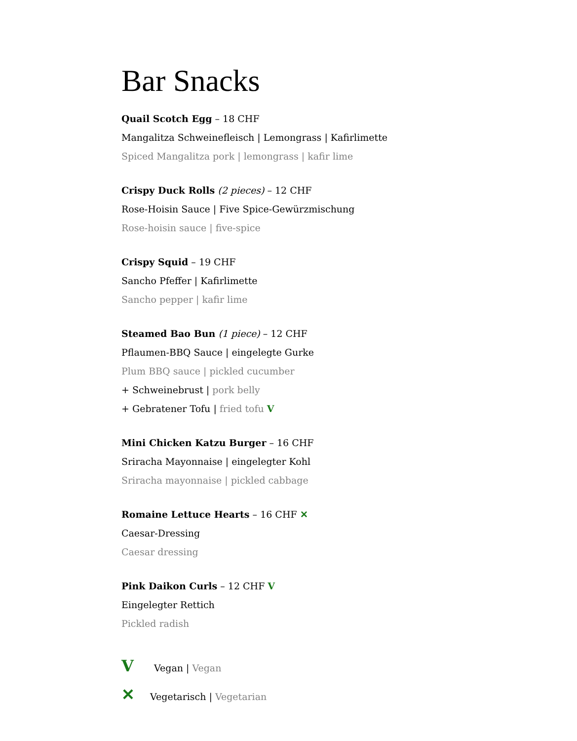Bar Snacks
Quail Scotch Egg – 18 CHF
Mangalitza Schweinefleisch | Lemongrass | Kafirlimette
Spiced Mangalitza pork | lemongrass | kafir lime
Crispy Duck Rolls (2 pieces) – 12 CHF
Rose-Hoisin Sauce | Five Spice-Gewürzmischung
Rose-hoisin sauce | five-spice
Crispy Squid – 19 CHF
Sancho Pfeffer | Kafirlimette
Sancho pepper | kafir lime
Steamed Bao Bun (1 piece) – 12 CHF
Pflaumen-BBQ Sauce | eingelegte Gurke
Plum BBQ sauce | pickled cucumber
+ Schweinebrust | pork belly
+ Gebratener Tofu | fried tofu V
Mini Chicken Katzu Burger – 16 CHF
Sriracha Mayonnaise | eingelegter Kohl
Sriracha mayonnaise | pickled cabbage
Romaine Lettuce Hearts – 16 CHF ✕
Caesar-Dressing
Caesar dressing
Pink Daikon Curls – 12 CHF V
Eingelegter Rettich
Pickled radish
V Vegan | Vegan
✕ Vegetarisch | Vegetarian